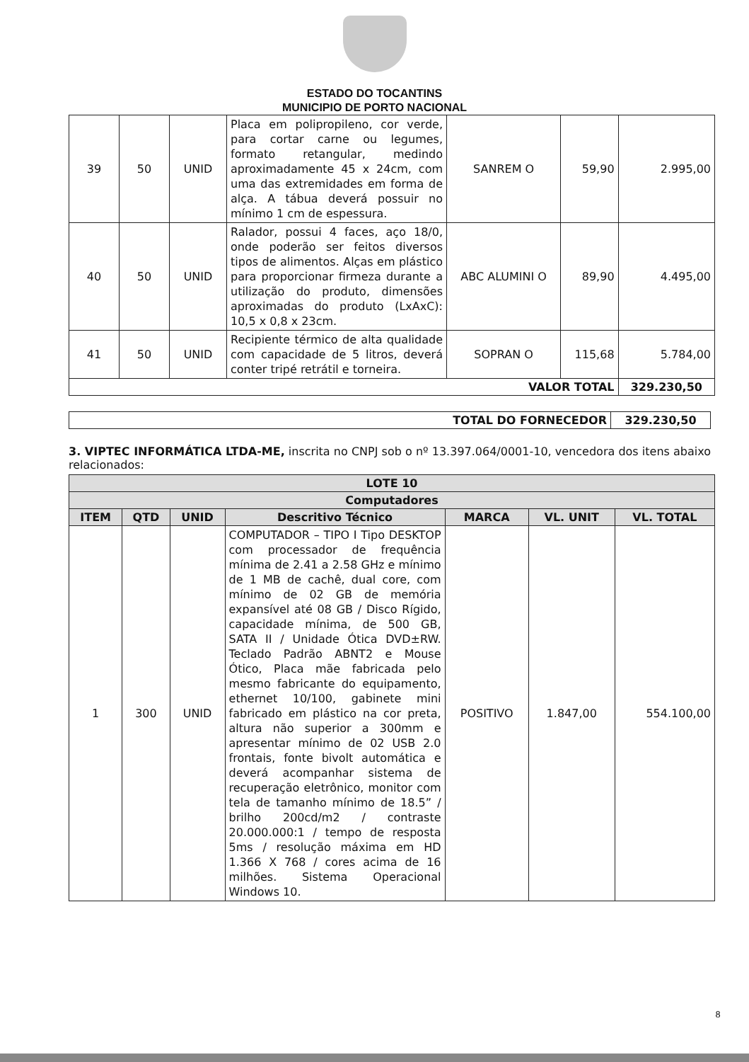ESTADO DO TOCANTINS
MUNICIPIO DE PORTO NACIONAL
| 39 | 50 | UNID | Placa em polipropileno, cor verde, para cortar carne ou legumes, formato retangular, medindo aproximadamente 45 x 24cm, com uma das extremidades em forma de alça. A tábua deverá possuir no mínimo 1 cm de espessura. | SANREM O | 59,90 | 2.995,00 |
| 40 | 50 | UNID | Ralador, possui 4 faces, aço 18/0, onde poderão ser feitos diversos tipos de alimentos. Alças em plástico para proporcionar firmeza durante a utilização do produto, dimensões aproximadas do produto (LxAxC): 10,5 x 0,8 x 23cm. | ABC ALUMINI O | 89,90 | 4.495,00 |
| 41 | 50 | UNID | Recipiente térmico de alta qualidade com capacidade de 5 litros, deverá conter tripé retrátil e torneira. | SOPRAN O | 115,68 | 5.784,00 |
| VALOR TOTAL | | | | | | 329.230,50 |
| TOTAL DO FORNECEDOR | 329.230,50 |
3. VIPTEC INFORMÁTICA LTDA-ME, inscrita no CNPJ sob o nº 13.397.064/0001-10, vencedora dos itens abaixo relacionados:
| LOTE 10 | | | | | | |
| --- | --- | --- | --- | --- | --- | --- |
| Computadores | | | | | | |
| ITEM | QTD | UNID | Descritivo Técnico | MARCA | VL. UNIT | VL. TOTAL |
| 1 | 300 | UNID | COMPUTADOR – TIPO I Tipo DESKTOP com processador de frequência mínima de 2.41 a 2.58 GHz e mínimo de 1 MB de cachê, dual core, com mínimo de 02 GB de memória expansível até 08 GB / Disco Rígido, capacidade mínima, de 500 GB, SATA II / Unidade Ótica DVD±RW. Teclado Padrão ABNT2 e Mouse Ótico, Placa mãe fabricada pelo mesmo fabricante do equipamento, ethernet 10/100, gabinete mini fabricado em plástico na cor preta, altura não superior a 300mm e apresentar mínimo de 02 USB 2.0 frontais, fonte bivolt automática e deverá acompanhar sistema de recuperação eletrônico, monitor com tela de tamanho mínimo de 18.5” / brilho 200cd/m2 / contraste 20.000.000:1 / tempo de resposta 5ms / resolução máxima em HD 1.366 X 768 / cores acima de 16 milhões. Sistema Operacional Windows 10. | POSITIVO | 1.847,00 | 554.100,00 |
8